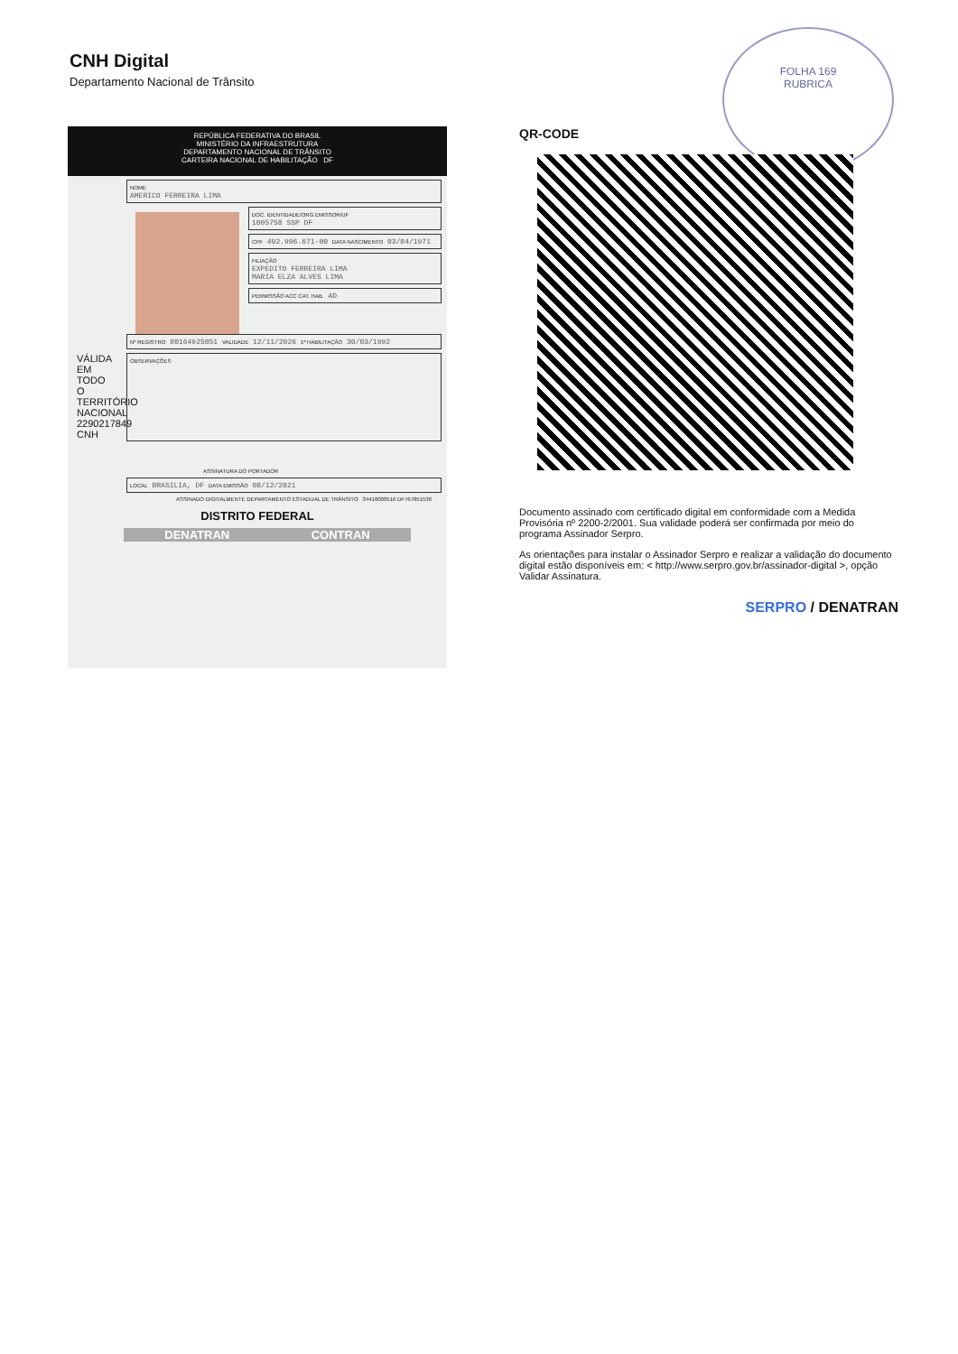CNH Digital
Departamento Nacional de Trânsito
FOLHA 169
RUBRICA
REPÚBLICA FEDERATIVA DO BRASIL
MINISTÉRIO DA INFRAESTRUTURA
DEPARTAMENTO NACIONAL DE TRÂNSITO
CARTEIRA NACIONAL DE HABILITAÇÃO DF
NOME
AMERICO FERREIRA LIMA
DOC. IDENTIDADE/ORG EMISSOR/UF
1005758 SSP DF
CPF 492.996.671-00 DATA NASCIMENTO 03/04/1971
FILIAÇÃO
EXPEDITO FERREIRA LIMA
MARIA ELZA ALVES LIMA
PERMISSÃO ACC CAT. HAB. AD
Nº REGISTRO 00164925051 VALIDADE 12/11/2026 1ª HABILITAÇÃO 30/03/1992
VÁLIDA EM TODO O TERRITÓRIO NACIONAL 2290217849 CNH
OBSERVAÇÕES
ASSINATURA DO PORTADOR
LOCAL BRASILIA, DF DATA EMISSÃO 08/12/2021
ASSINADO DIGITALMENTE DEPARTAMENTO ESTADUAL DE TRÂNSITO 34416000516 DF767851536
DISTRITO FEDERAL
DENATRAN CONTRAN
QR-CODE
Documento assinado com certificado digital em conformidade com a Medida Provisória nº 2200-2/2001. Sua validade poderá ser confirmada por meio do programa Assinador Serpro.
As orientações para instalar o Assinador Serpro e realizar a validação do documento digital estão disponíveis em: < http://www.serpro.gov.br/assinador-digital >, opção Validar Assinatura.
SERPRO / DENATRAN